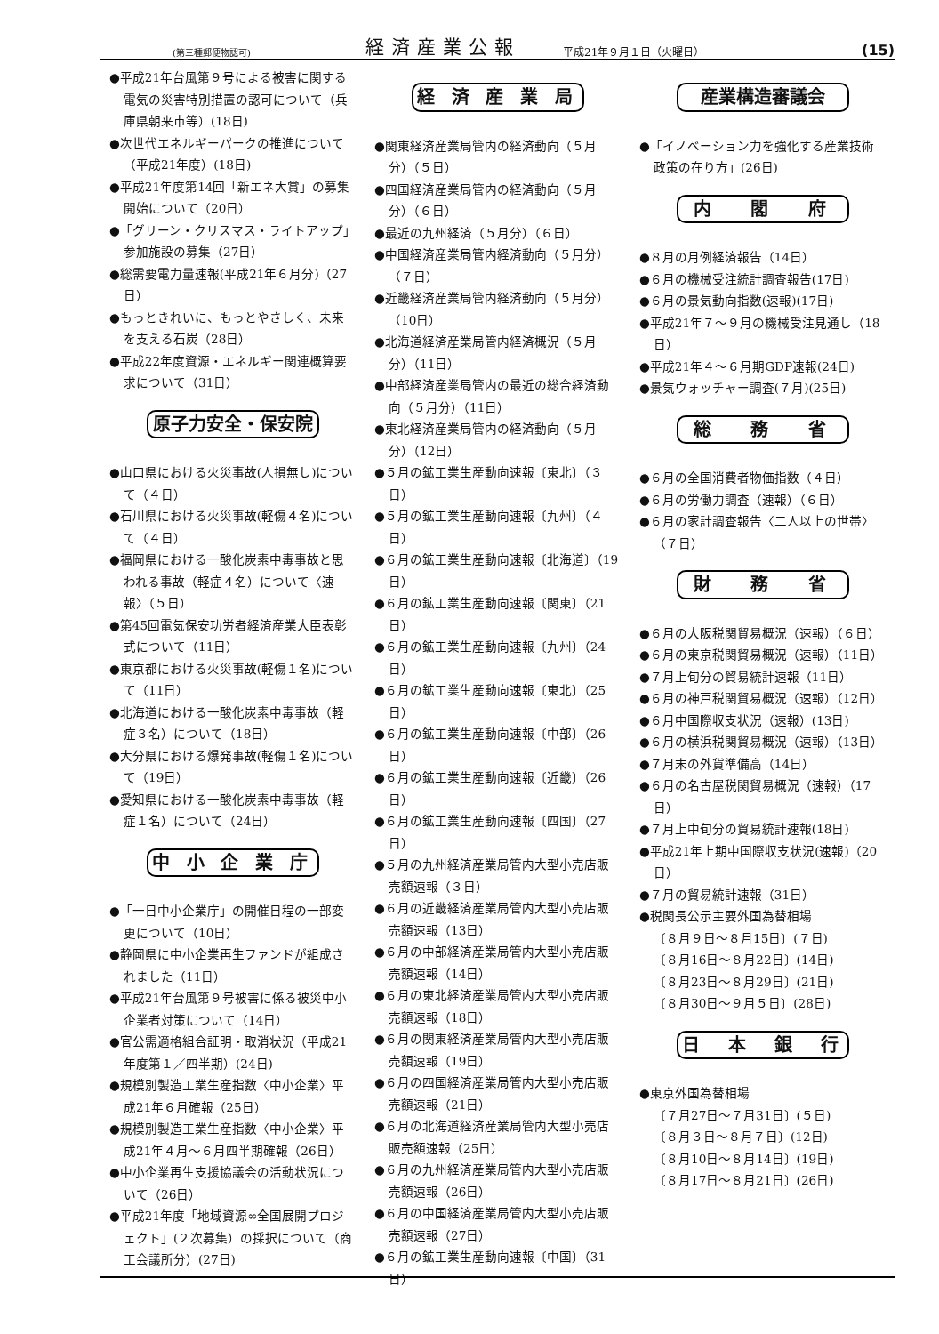(第三種郵便物認可) 経済産業公報 平成21年９月１日（火曜日） (15)
●平成21年台風第９号による被害に関する電気の災害特別措置の認可について（兵庫県朝来市等）(18日)
●次世代エネルギーパークの推進について（平成21年度）(18日)
●平成21年度第14回「新エネ大賞」の募集開始について（20日）
●「グリーン・クリスマス・ライトアップ」参加施設の募集（27日）
●総需要電力量速報(平成21年６月分)（27日）
●もっときれいに、もっとやさしく、未来を支える石炭（28日）
●平成22年度資源・エネルギー関連概算要求について（31日）
原子力安全・保安院
●山口県における火災事故(人損無し)について（４日）
●石川県における火災事故(軽傷４名)について（４日）
●福岡県における一酸化炭素中毒事故と思われる事故（軽症４名）について〈速報〉（５日）
●第45回電気保安功労者経済産業大臣表彰式について（11日）
●東京都における火災事故(軽傷１名)について（11日）
●北海道における一酸化炭素中毒事故（軽症３名）について（18日）
●大分県における爆発事故(軽傷１名)について（19日）
●愛知県における一酸化炭素中毒事故（軽症１名）について（24日）
中 小 企 業 庁
●「一日中小企業庁」の開催日程の一部変更について（10日）
●静岡県に中小企業再生ファンドが組成されました（11日）
●平成21年台風第９号被害に係る被災中小企業者対策について（14日）
●官公需適格組合証明・取消状況（平成21年度第１／四半期）(24日)
●規模別製造工業生産指数〈中小企業〉平成21年６月確報（25日）
●規模別製造工業生産指数〈中小企業〉平成21年４月～６月四半期確報（26日）
●中小企業再生支援協議会の活動状況について（26日）
●平成21年度「地域資源∞全国展開プロジェクト」(２次募集）の採択について（商工会議所分）(27日)
経 済 産 業 局
●関東経済産業局管内の経済動向（５月分）（５日）
●四国経済産業局管内の経済動向（５月分）（６日）
●最近の九州経済（５月分）（６日）
●中国経済産業局管内経済動向（５月分）（７日）
●近畿経済産業局管内経済動向（５月分）（10日）
●北海道経済産業局管内経済概況（５月分）（11日）
●中部経済産業局管内の最近の総合経済動向（５月分）（11日）
●東北経済産業局管内の経済動向（５月分）（12日）
●５月の鉱工業生産動向速報〔東北〕（３日）
●５月の鉱工業生産動向速報〔九州〕（４日）
●６月の鉱工業生産動向速報〔北海道〕（19日）
●６月の鉱工業生産動向速報〔関東〕（21日）
●６月の鉱工業生産動向速報〔九州〕（24日）
●６月の鉱工業生産動向速報〔東北〕（25日）
●６月の鉱工業生産動向速報〔中部〕（26日）
●６月の鉱工業生産動向速報〔近畿〕（26日）
●６月の鉱工業生産動向速報〔四国〕（27日）
●５月の九州経済産業局管内大型小売店販売額速報（３日）
●６月の近畿経済産業局管内大型小売店販売額速報（13日）
●６月の中部経済産業局管内大型小売店販売額速報（14日）
●６月の東北経済産業局管内大型小売店販売額速報（18日）
●６月の関東経済産業局管内大型小売店販売額速報（19日）
●６月の四国経済産業局管内大型小売店販売額速報（21日）
●６月の北海道経済産業局管内大型小売店販売額速報（25日）
●６月の九州経済産業局管内大型小売店販売額速報（26日）
●６月の中国経済産業局管内大型小売店販売額速報（27日）
●６月の鉱工業生産動向速報〔中国〕（31日）
産業構造審議会
●「イノベーション力を強化する産業技術政策の在り方」(26日)
内　 閣　 府
●８月の月例経済報告（14日）
●６月の機械受注統計調査報告(17日)
●６月の景気動向指数(速報)(17日)
●平成21年７～９月の機械受注見通し（18日）
●平成21年４～６月期GDP速報(24日)
●景気ウォッチャー調査(７月)(25日)
総　 務　 省
●６月の全国消費者物価指数（４日）
●６月の労働力調査（速報）（６日）
●６月の家計調査報告〈二人以上の世帯〉（７日）
財　 務　 省
●６月の大阪税関貿易概況（速報）（６日）
●６月の東京税関貿易概況（速報）（11日）
●７月上旬分の貿易統計速報（11日）
●６月の神戸税関貿易概況（速報）（12日）
●６月中国際収支状況（速報）(13日)
●６月の横浜税関貿易概況（速報）（13日）
●７月末の外貨準備高（14日）
●６月の名古屋税関貿易概況（速報）（17日）
●７月上中旬分の貿易統計速報(18日)
●平成21年上期中国際収支状況(速報)（20日）
●７月の貿易統計速報（31日）
●税関長公示主要外国為替相場
〔８月９日～８月15日〕(７日)
〔８月16日～８月22日〕(14日)
〔８月23日～８月29日〕(21日)
〔８月30日～９月５日〕(28日)
日　本　銀　行
●東京外国為替相場
〔７月27日～７月31日〕(５日)
〔８月３日～８月７日〕(12日)
〔８月10日～８月14日〕(19日)
〔８月17日～８月21日〕(26日)